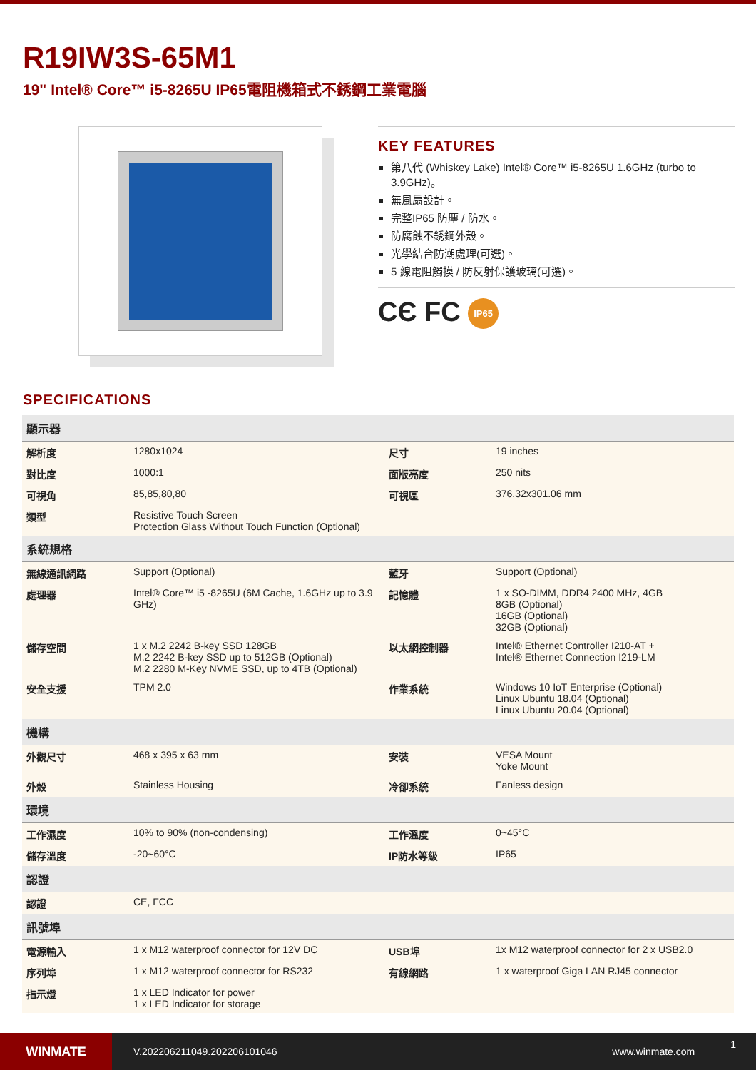R19IW3S-65M1
19" Intel® Core™ i5-8265U IP65電阻機箱式不銹鋼工業電腦
KEY FEATURES
第八代 (Whiskey Lake) Intel® Core™ i5-8265U 1.6GHz (turbo to 3.9GHz)。
無風扇設計。
完整IP65 防塵 / 防水。
防腐蝕不銹鋼外殼。
光學結合防潮處理(可選)。
5 線電阻觸摸 / 防反射保護玻璃(可選)。
CЄ FC IP65
SPECIFICATIONS
| 顯示器 | | | |
| --- | --- | --- | --- |
| 解析度 | 1280x1024 | 尺寸 | 19 inches |
| 對比度 | 1000:1 | 面版亮度 | 250 nits |
| 可視角 | 85,85,80,80 | 可視區 | 376.32x301.06 mm |
| 類型 | Resistive Touch Screen Protection Glass Without Touch Function (Optional) | | |
| 系統規格 | | | |
| 無線通訊網路 | Support (Optional) | 藍牙 | Support (Optional) |
| 處理器 | Intel® Core™ i5 -8265U (6M Cache, 1.6GHz up to 3.9 GHz) | 記憶體 | 1 x SO-DIMM, DDR4 2400 MHz, 4GB 8GB (Optional) 16GB (Optional) 32GB (Optional) |
| 儲存空間 | 1 x M.2 2242 B-key SSD 128GB M.2 2242 B-key SSD up to 512GB (Optional) M.2 2280 M-Key NVME SSD, up to 4TB (Optional) | 以太網控制器 | Intel® Ethernet Controller I210-AT + Intel® Ethernet Connection I219-LM |
| 安全支援 | TPM 2.0 | 作業系統 | Windows 10 IoT Enterprise (Optional) Linux Ubuntu 18.04 (Optional) Linux Ubuntu 20.04 (Optional) |
| 機構 | | | |
| 外觀尺寸 | 468 x 395 x 63 mm | 安裝 | VESA Mount Yoke Mount |
| 外殼 | Stainless Housing | 冷卻系統 | Fanless design |
| 環境 | | | |
| 工作濕度 | 10% to 90% (non-condensing) | 工作溫度 | 0~45°C |
| 儲存溫度 | -20~60°C | IP防水等級 | IP65 |
| 認證 | | | |
| 認證 | CE, FCC | | |
| 訊號埠 | | | |
| 電源輸入 | 1 x M12 waterproof connector for 12V DC | USB埠 | 1x M12 waterproof connector for 2 x USB2.0 |
| 序列埠 | 1 x M12 waterproof connector for RS232 | 有線網路 | 1 x waterproof Giga LAN RJ45 connector |
| 指示燈 | 1 x LED Indicator for power 1 x LED Indicator for storage | | |
WINMATE
V.202206211049.202206101046 www.winmate.com 1